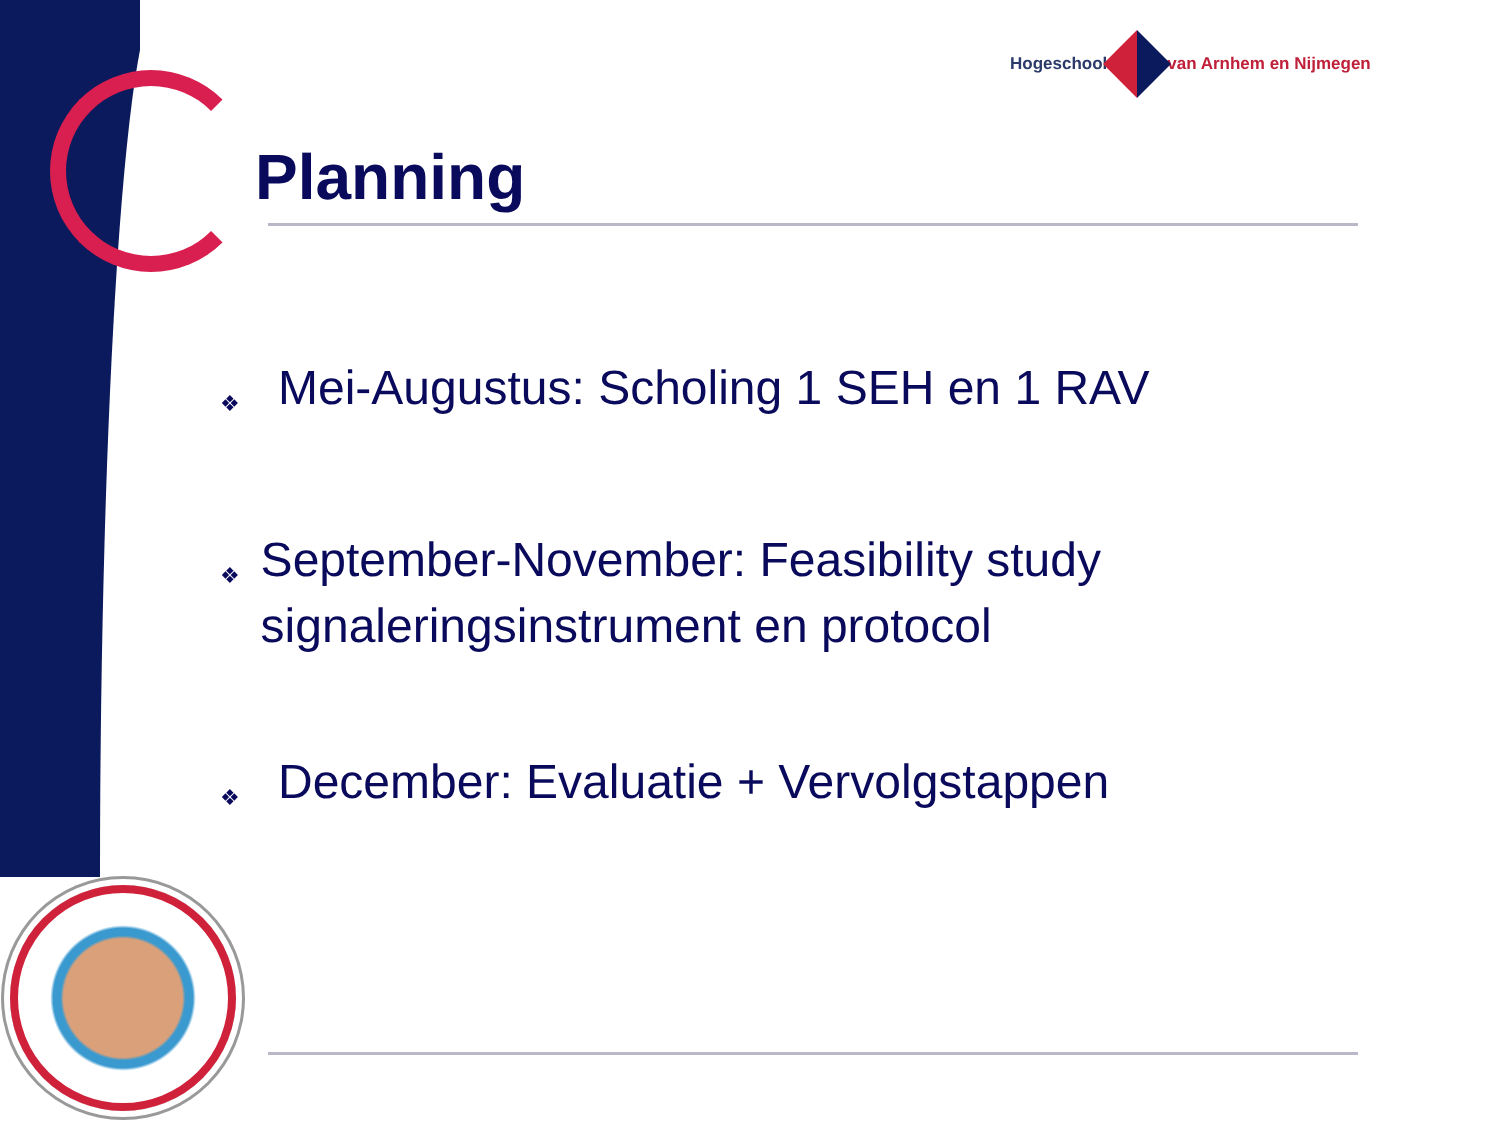Hogeschool van Arnhem en Nijmegen
Planning
❖ Mei-Augustus: Scholing 1 SEH en 1 RAV
❖ September-November: Feasibility study signaleringsinstrument en protocol
❖ December: Evaluatie + Vervolgstappen